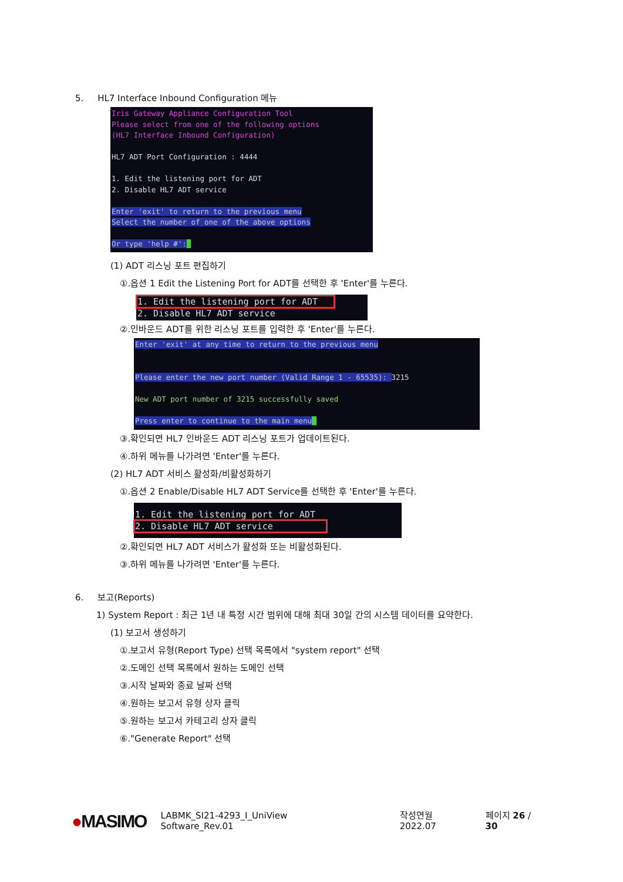5. HL7 Interface Inbound Configuration 메뉴
Iris Gateway Appliance Configuration Tool Please select from one of the following options (HL7 Interface Inbound Configuration) HL7 ADT Port Configuration : 4444 1. Edit the listening port for ADT 2. Disable HL7 ADT service Enter 'exit' to return to the previous menu Select the number of one of the above options Or type 'help #':_
(1) ADT 리스닝 포트 편집하기
①.옵션 1 Edit the Listening Port for ADT를 선택한 후 'Enter'를 누른다.
1. Edit the listening port for ADT 2. Disable HL7 ADT service
②.인바운드 ADT를 위한 리스닝 포트를 입력한 후 'Enter'를 누른다.
Enter 'exit' at any time to return to the previous menu Please enter the new port number (Valid Range 1 - 65535): 3215 New ADT port number of 3215 successfully saved Press enter to continue to the main menu_
③.확인되면 HL7 인바운드 ADT 리스닝 포트가 업데이트된다.
④.하위 메뉴를 나가려면 'Enter'를 누른다.
(2) HL7 ADT 서비스 활성화/비활성화하기
①.옵션 2 Enable/Disable HL7 ADT Service를 선택한 후 'Enter'를 누른다.
1. Edit the listening port for ADT 2. Disable HL7 ADT service
②.확인되면 HL7 ADT 서비스가 활성화 또는 비활성화된다.
③.하위 메뉴를 나가려면 'Enter'를 누른다.
6. 보고(Reports)
1) System Report : 최근 1년 내 특정 시간 범위에 대해 최대 30일 간의 시스템 데이터를 요약한다.
(1) 보고서 생성하기
①.보고서 유형(Report Type) 선택 목록에서 "system report" 선택
②.도메인 선택 목록에서 원하는 도메인 선택
③.시작 날짜와 종료 날짜 선택
④.원하는 보고서 유형 상자 클릭
⑤.원하는 보고서 카테고리 상자 클릭
⑥."Generate Report" 선택
●MASIMO LABMK_SI21-4293_I_UniView Software_Rev.01 작성연월 2022.07 페이지 26 / 30